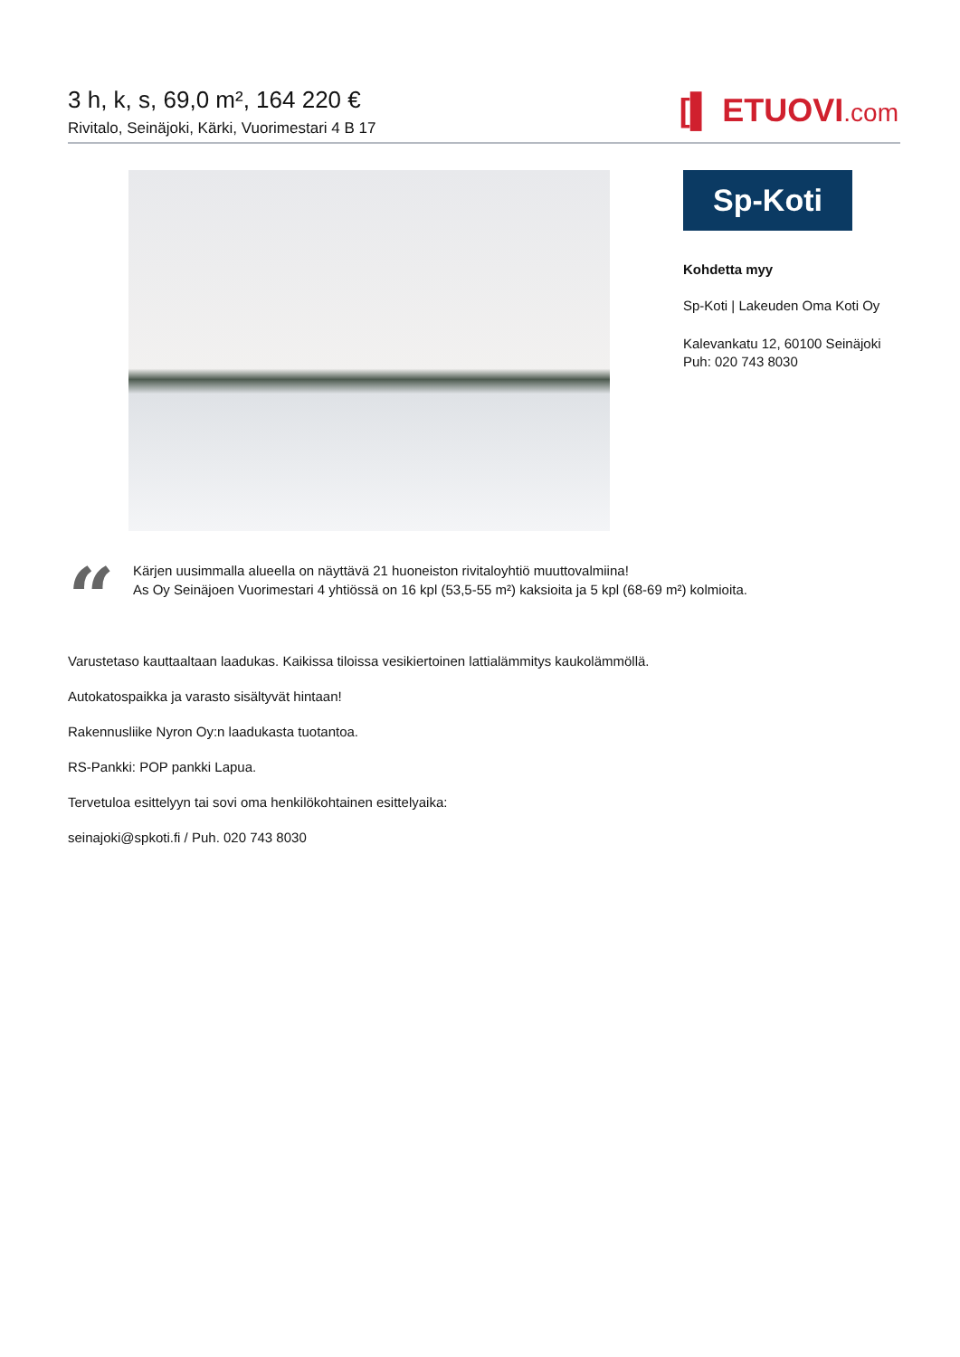3 h, k, s, 69,0 m², 164 220 €
Rivitalo, Seinäjoki, Kärki, Vuorimestari 4 B 17
[▌ ETUOVI.com
Sp-Koti
Kohdetta myy
Sp-Koti | Lakeuden Oma Koti Oy
Kalevankatu 12, 60100 Seinäjoki
Puh: 020 743 8030
“
Kärjen uusimmalla alueella on näyttävä 21 huoneiston rivitaloyhtiö muuttovalmiina!
As Oy Seinäjoen Vuorimestari 4 yhtiössä on 16 kpl (53,5-55 m²) kaksioita ja 5 kpl (68-69 m²) kolmioita.
Varustetaso kauttaaltaan laadukas. Kaikissa tiloissa vesikiertoinen lattialämmitys kaukolämmöllä.
Autokatospaikka ja varasto sisältyvät hintaan!
Rakennusliike Nyron Oy:n laadukasta tuotantoa.
RS-Pankki: POP pankki Lapua.
Tervetuloa esittelyyn tai sovi oma henkilökohtainen esittelyaika:
seinajoki@spkoti.fi / Puh. 020 743 8030